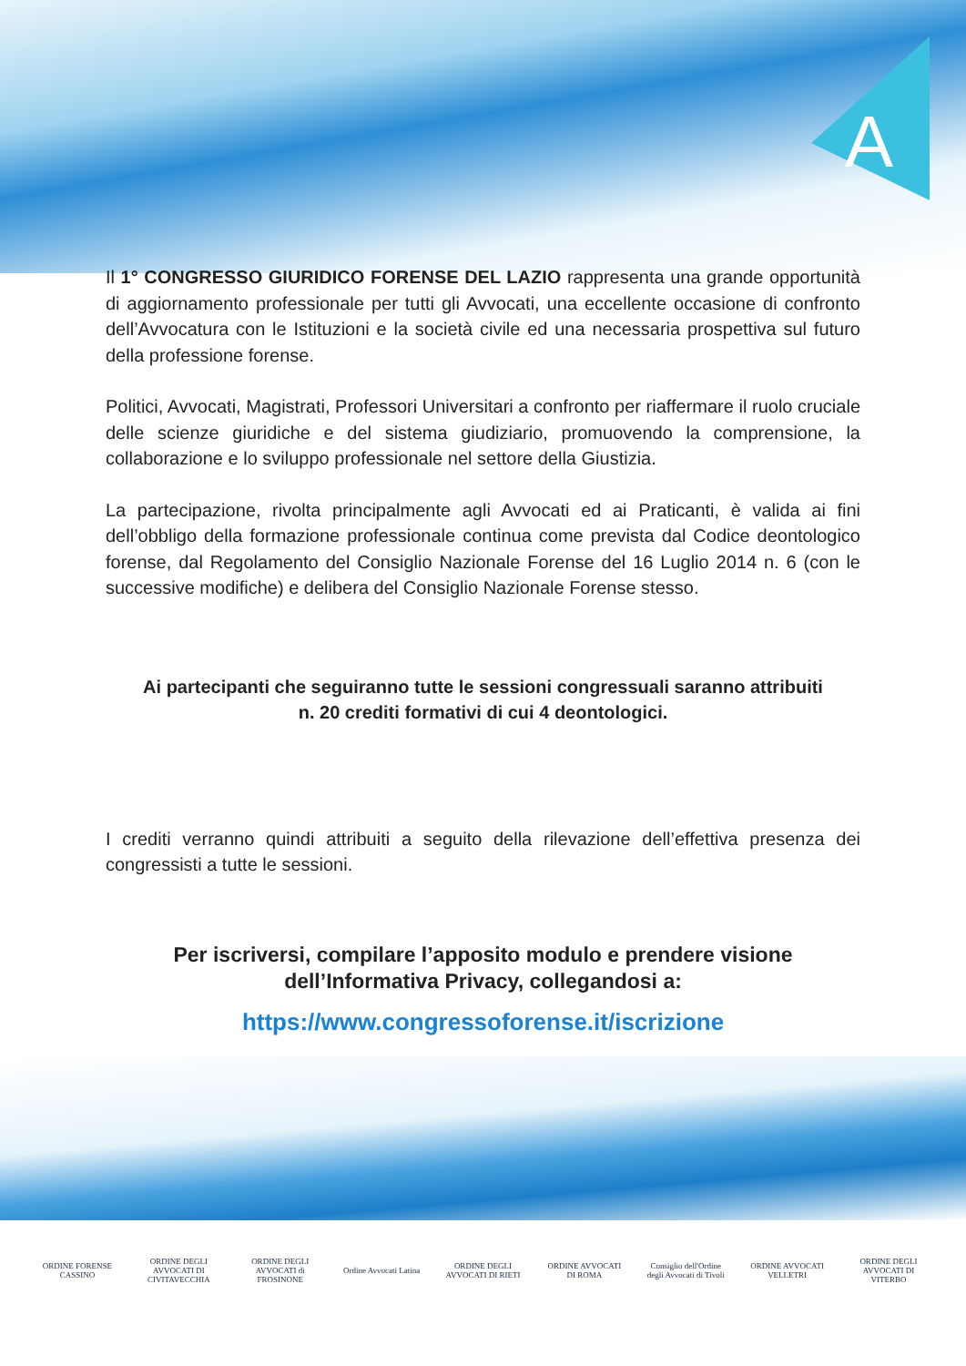A
Il 1° CONGRESSO GIURIDICO FORENSE DEL LAZIO rappresenta una grande opportunità di aggiornamento professionale per tutti gli Avvocati, una eccellente occasione di confronto dell’Avvocatura con le Istituzioni e la società civile ed una necessaria prospettiva sul futuro della professione forense.
Politici, Avvocati, Magistrati, Professori Universitari a confronto per riaffermare il ruolo cruciale delle scienze giuridiche e del sistema giudiziario, promuovendo la comprensione, la collaborazione e lo sviluppo professionale nel settore della Giustizia.
La partecipazione, rivolta principalmente agli Avvocati ed ai Praticanti, è valida ai fini dell’obbligo della formazione professionale continua come prevista dal Codice deontologico forense, dal Regolamento del Consiglio Nazionale Forense del 16 Luglio 2014 n. 6 (con le successive modifiche) e delibera del Consiglio Nazionale Forense stesso.
Ai partecipanti che seguiranno tutte le sessioni congressuali saranno attribuiti
n. 20 crediti formativi di cui 4 deontologici.
I crediti verranno quindi attribuiti a seguito della rilevazione dell’effettiva presenza dei congressisti a tutte le sessioni.
Per iscriversi, compilare l’apposito modulo e prendere visione
dell’Informativa Privacy, collegandosi a:
https://www.congressoforense.it/iscrizione
ORDINE FORENSE CASSINO
ORDINE DEGLI AVVOCATI DI CIVITAVECCHIA
ORDINE DEGLI AVVOCATI di FROSINONE
Ordine Avvocati Latina
ORDINE DEGLI AVVOCATI DI RIETI
ORDINE AVVOCATI DI ROMA
Consiglio dell'Ordine degli Avvocati di Tivoli
ORDINE AVVOCATI VELLETRI
ORDINE DEGLI AVVOCATI DI VITERBO